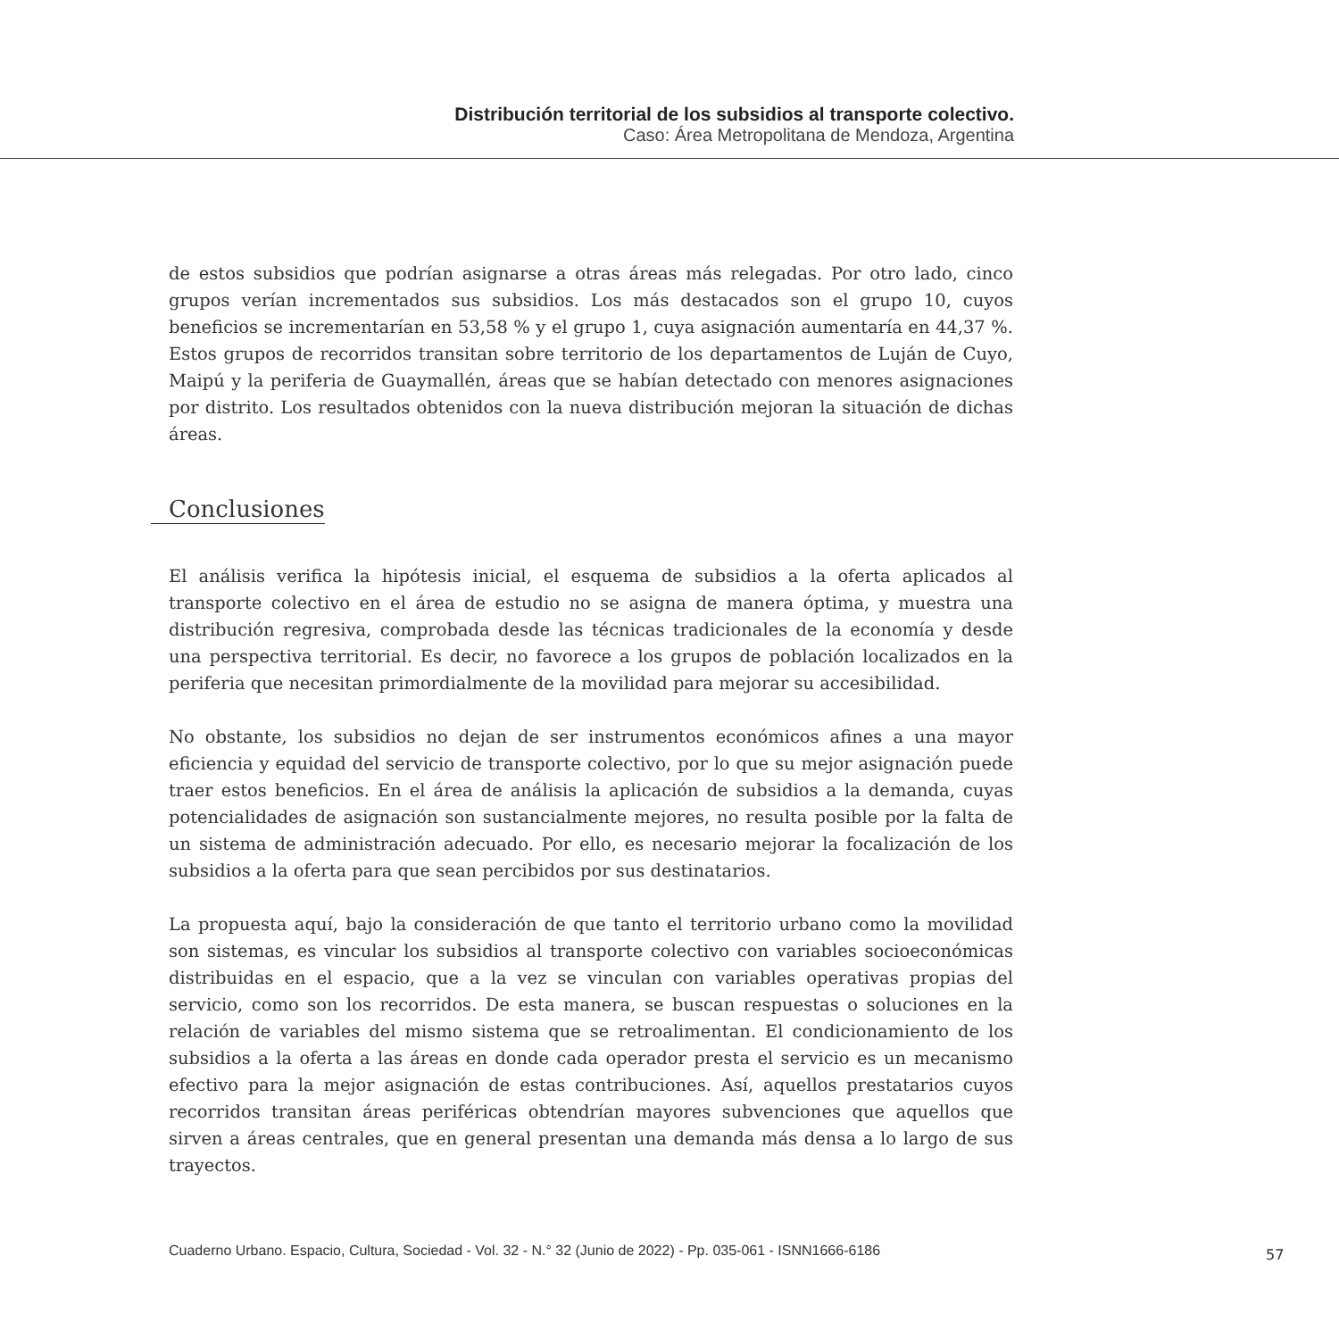Distribución territorial de los subsidios al transporte colectivo.
Caso: Área Metropolitana de Mendoza, Argentina
de estos subsidios que podrían asignarse a otras áreas más relegadas. Por otro lado, cinco grupos verían incrementados sus subsidios. Los más destacados son el grupo 10, cuyos beneficios se incrementarían en 53,58 % y el grupo 1, cuya asignación aumentaría en 44,37 %. Estos grupos de recorridos transitan sobre territorio de los departamentos de Luján de Cuyo, Maipú y la periferia de Guaymallén, áreas que se habían detectado con menores asignaciones por distrito. Los resultados obtenidos con la nueva distribución mejoran la situación de dichas áreas.
Conclusiones
El análisis verifica la hipótesis inicial, el esquema de subsidios a la oferta aplicados al transporte colectivo en el área de estudio no se asigna de manera óptima, y muestra una distribución regresiva, comprobada desde las técnicas tradicionales de la economía y desde una perspectiva territorial. Es decir, no favorece a los grupos de población localizados en la periferia que necesitan primordialmente de la movilidad para mejorar su accesibilidad.
No obstante, los subsidios no dejan de ser instrumentos económicos afines a una mayor eficiencia y equidad del servicio de transporte colectivo, por lo que su mejor asignación puede traer estos beneficios. En el área de análisis la aplicación de subsidios a la demanda, cuyas potencialidades de asignación son sustancialmente mejores, no resulta posible por la falta de un sistema de administración adecuado. Por ello, es necesario mejorar la focalización de los subsidios a la oferta para que sean percibidos por sus destinatarios.
La propuesta aquí, bajo la consideración de que tanto el territorio urbano como la movilidad son sistemas, es vincular los subsidios al transporte colectivo con variables socioeconómicas distribuidas en el espacio, que a la vez se vinculan con variables operativas propias del servicio, como son los recorridos. De esta manera, se buscan respuestas o soluciones en la relación de variables del mismo sistema que se retroalimentan. El condicionamiento de los subsidios a la oferta a las áreas en donde cada operador presta el servicio es un mecanismo efectivo para la mejor asignación de estas contribuciones. Así, aquellos prestatarios cuyos recorridos transitan áreas periféricas obtendrían mayores subvenciones que aquellos que sirven a áreas centrales, que en general presentan una demanda más densa a lo largo de sus trayectos.
Cuaderno Urbano. Espacio, Cultura, Sociedad - Vol. 32 - N.° 32 (Junio de 2022) - Pp. 035-061 - ISNN1666-6186
57